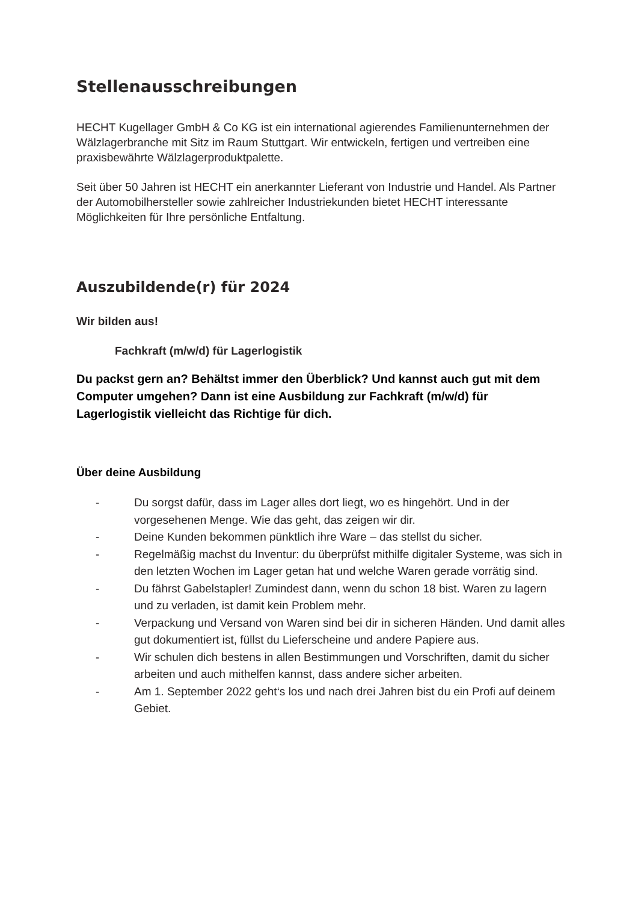Stellenausschreibungen
HECHT Kugellager GmbH & Co KG ist ein international agierendes Familienunternehmen der Wälzlagerbranche mit Sitz im Raum Stuttgart. Wir entwickeln, fertigen und vertreiben eine praxisbewährte Wälzlagerproduktpalette.
Seit über 50 Jahren ist HECHT ein anerkannter Lieferant von Industrie und Handel. Als Partner der Automobilhersteller sowie zahlreicher Industriekunden bietet HECHT interessante Möglichkeiten für Ihre persönliche Entfaltung.
Auszubildende(r) für 2024
Wir bilden aus!
Fachkraft (m/w/d) für Lagerlogistik
Du packst gern an? Behältst immer den Überblick? Und kannst auch gut mit dem Computer umgehen? Dann ist eine Ausbildung zur Fachkraft (m/w/d) für Lagerlogistik vielleicht das Richtige für dich.
Über deine Ausbildung
- Du sorgst dafür, dass im Lager alles dort liegt, wo es hingehört. Und in der vorgesehenen Menge. Wie das geht, das zeigen wir dir.
- Deine Kunden bekommen pünktlich ihre Ware – das stellst du sicher.
- Regelmäßig machst du Inventur: du überprüfst mithilfe digitaler Systeme, was sich in den letzten Wochen im Lager getan hat und welche Waren gerade vorrätig sind.
- Du fährst Gabelstapler! Zumindest dann, wenn du schon 18 bist. Waren zu lagern und zu verladen, ist damit kein Problem mehr.
- Verpackung und Versand von Waren sind bei dir in sicheren Händen. Und damit alles gut dokumentiert ist, füllst du Lieferscheine und andere Papiere aus.
- Wir schulen dich bestens in allen Bestimmungen und Vorschriften, damit du sicher arbeiten und auch mithelfen kannst, dass andere sicher arbeiten.
- Am 1. September 2022 geht‘s los und nach drei Jahren bist du ein Profi auf deinem Gebiet.